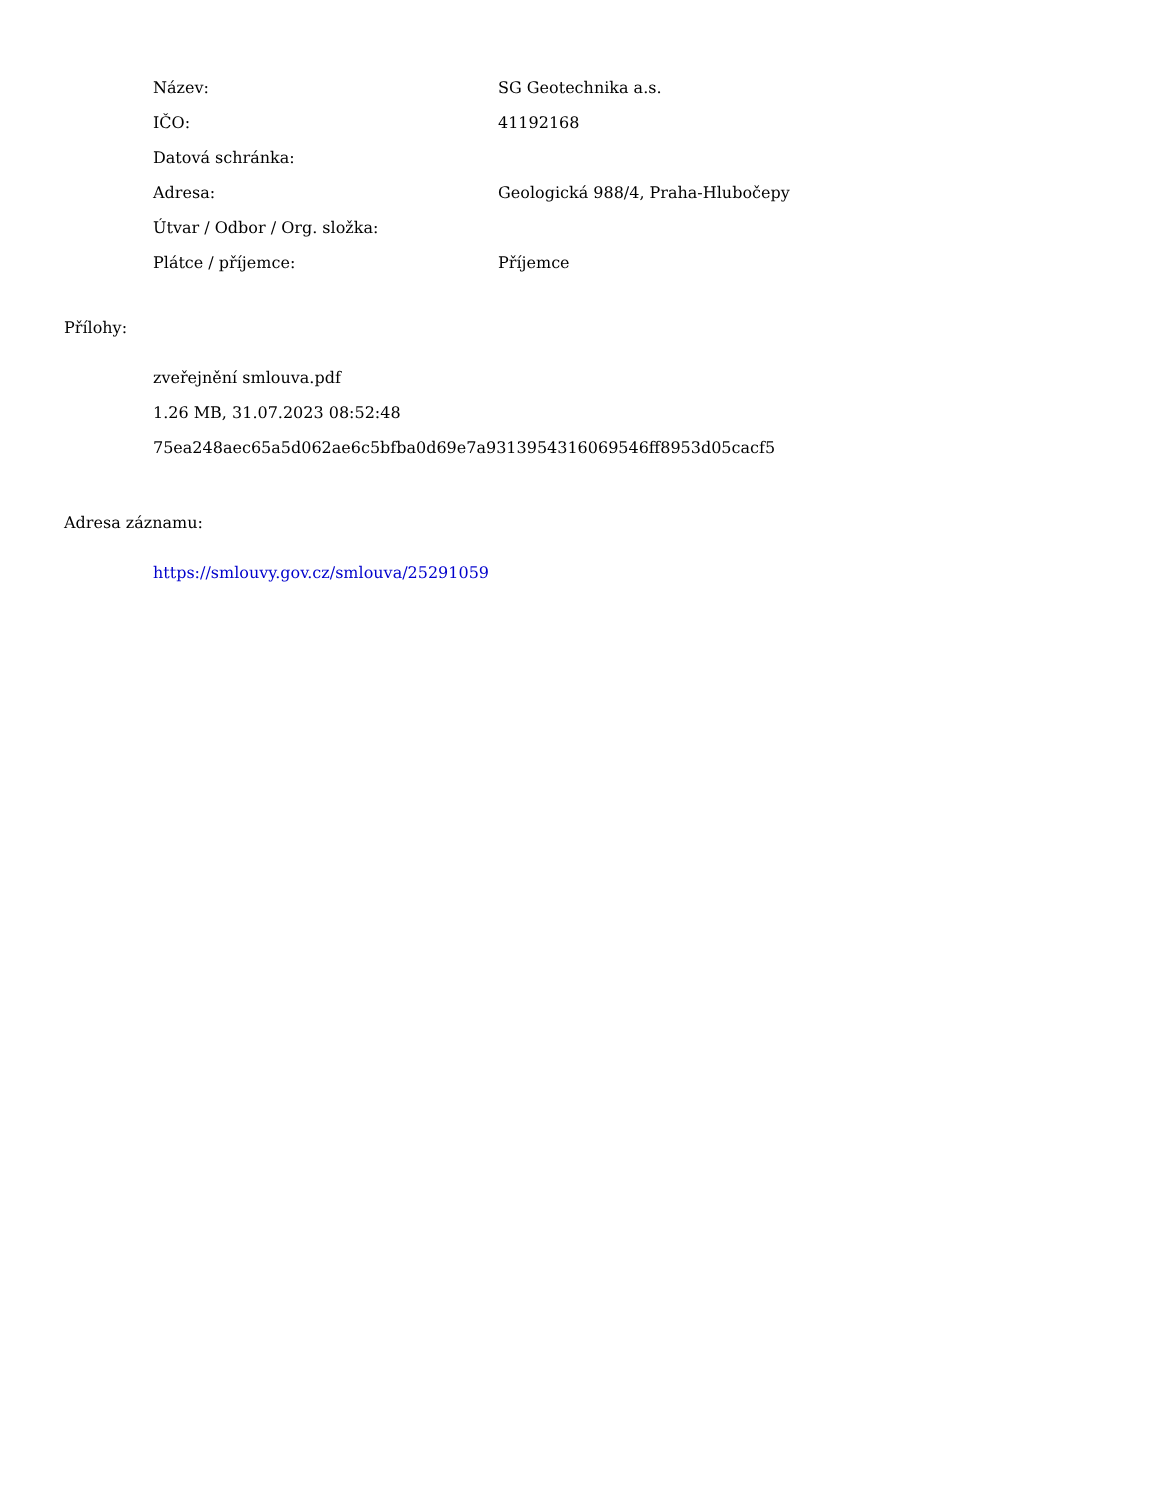| Název: | SG Geotechnika a.s. |
| IČO: | 41192168 |
| Datová schránka: | |
| Adresa: | Geologická 988/4, Praha-Hlubočepy |
| Útvar / Odbor / Org. složka: | |
| Plátce / příjemce: | Příjemce |
Přílohy:
zveřejnění smlouva.pdf
1.26 MB, 31.07.2023 08:52:48
75ea248aec65a5d062ae6c5bfba0d69e7a9313954316069546ff8953d05cacf5
Adresa záznamu:
https://smlouvy.gov.cz/smlouva/25291059